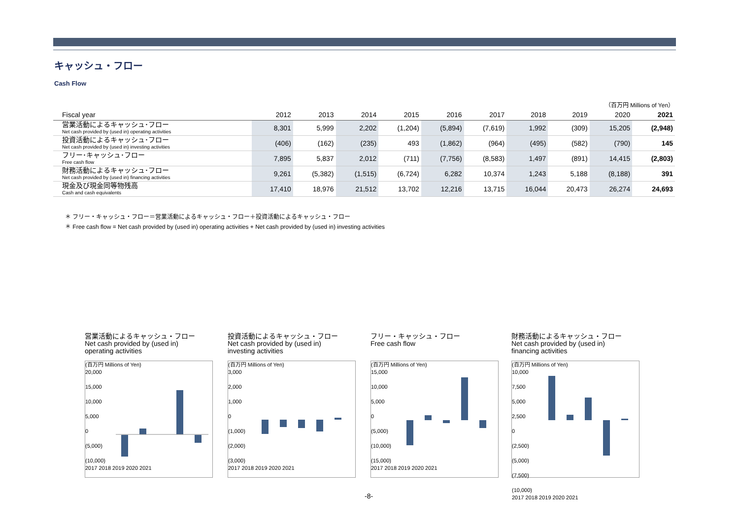キャッシュ・フロー
Cash Flow
（百万円 Millions of Yen）
| Fiscal year | 2012 | 2013 | 2014 | 2015 | 2016 | 2017 | 2018 | 2019 | 2020 | 2021 |
| --- | --- | --- | --- | --- | --- | --- | --- | --- | --- | --- |
| 営業活動によるキャッシュ･フロー Net cash provided by (used in) operating activities | 8,301 | 5,999 | 2,202 | (1,204) | (5,894) | (7,619) | 1,992 | (309) | 15,205 | (2,948) |
| 投資活動によるキャッシュ･フロー Net cash provided by (used in) investing activities | (406) | (162) | (235) | 493 | (1,862) | (964) | (495) | (582) | (790) | 145 |
| フリー･キャッシュ･フロー Free cash flow | 7,895 | 5,837 | 2,012 | (711) | (7,756) | (8,583) | 1,497 | (891) | 14,415 | (2,803) |
| 財務活動によるキャッシュ･フロー Net cash provided by (used in) financing activities | 9,261 | (5,382) | (1,515) | (6,724) | 6,282 | 10,374 | 1,243 | 5,188 | (8,188) | 391 |
| 現金及び現金同等物残高 Cash and cash equivalents | 17,410 | 18,976 | 21,512 | 13,702 | 12,216 | 13,715 | 16,044 | 20,473 | 26,274 | 24,693 |
＊ フリー・キャッシュ・フロー＝営業活動によるキャッシュ・フロー＋投資活動によるキャッシュ・フロー
＊ Free cash flow = Net cash provided by (used in) operating activities + Net cash provided by (used in) investing activities
営業活動によるキャッシュ・フロー
Net cash provided by (used in)
operating activities
(百万円 Millions of Yen)
20,000
15,000
10,000
5,000
0
(5,000)
(10,000)
2017 2018 2019 2020 2021
投資活動によるキャッシュ・フロー
Net cash provided by (used in)
investing activities
(百万円 Millions of Yen)
3,000
2,000
1,000
0
(1,000)
(2,000)
(3,000)
2017 2018 2019 2020 2021
フリー・キャッシュ・フロー
Free cash flow
(百万円 Millions of Yen)
15,000
10,000
5,000
0
(5,000)
(10,000)
(15,000)
2017 2018 2019 2020 2021
財務活動によるキャッシュ・フロー
Net cash provided by (used in)
financing activities
(百万円 Millions of Yen)
10,000
7,500
5,000
2,500
0
(2,500)
(5,000)
(7,500)
(10,000)
2017 2018 2019 2020 2021
-8-